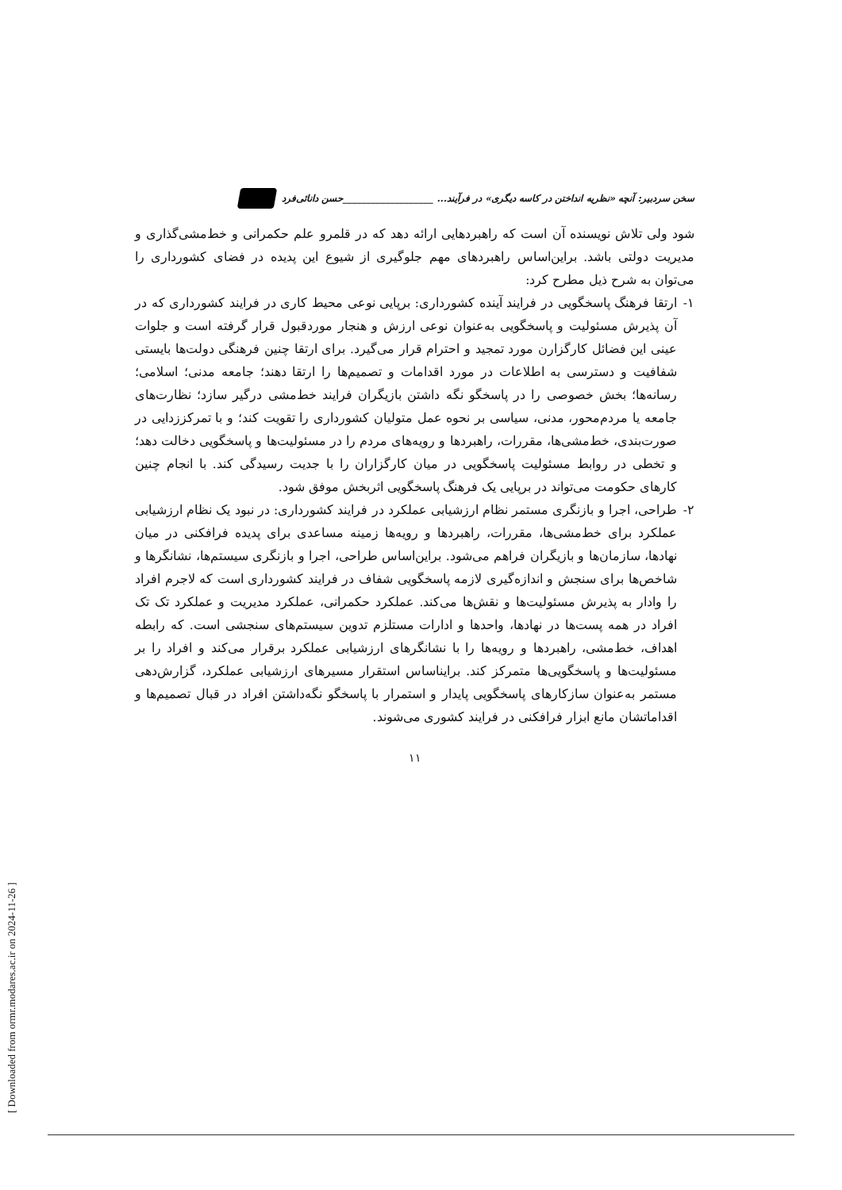[ Downloaded from ormr.modares.ac.ir on 2024-11-26 ]
سخن سردبیر: آنچه «نظریه انداختن در کاسه دیگری» در فرآیند... ___________________حسن دانائی‌فرد
شود ولی تلاش نویسنده آن است که راهبردهایی ارائه دهد که در قلمرو علم حکمرانی و خط‌مشی‌گذاری و مدیریت دولتی باشد. براین‌اساس راهبردهای مهم جلوگیری از شیوع این پدیده در فضای کشورداری را می‌توان به شرح ذیل مطرح کرد:
۱- ارتقا فرهنگ پاسخگویی در فرایند آینده کشورداری: برپایی نوعی محیط کاری در فرایند کشورداری که در آن پذیرش مسئولیت و پاسخگویی به‌عنوان نوعی ارزش و هنجار موردقبول قرار گرفته است و جلوات عینی این فضائل کارگزارن مورد تمجید و احترام قرار می‌گیرد. برای ارتقا چنین فرهنگی دولت‌ها بایستی شفافیت و دسترسی به اطلاعات در مورد اقدامات و تصمیم‌ها را ارتقا دهند؛ جامعه مدنی؛ اسلامی؛ رسانه‌ها؛ بخش خصوصی را در پاسخگو نگه داشتن بازیگران فرایند خط‌مشی درگیر سازد؛ نظارت‌های جامعه یا مردم‌محور، مدنی، سیاسی بر نحوه عمل متولیان کشورداری را تقویت کند؛ و با تمرکززدایی در صورت‌بندی، خط‌مشی‌ها، مقررات، راهبردها و رویه‌های مردم را در مسئولیت‌ها و پاسخگویی دخالت دهد؛ و تخطی در روابط مسئولیت پاسخگویی در میان کارگزاران را با جدیت رسیدگی کند. با انجام چنین کارهای حکومت می‌تواند در برپایی یک فرهنگ پاسخگویی اثربخش موفق شود.
۲- طراحی، اجرا و بازنگری مستمر نظام ارزشیابی عملکرد در فرایند کشورداری: در نبود یک نظام ارزشیابی عملکرد برای خط‌مشی‌ها، مقررات، راهبردها و رویه‌ها زمینه مساعدی برای پدیده فرافکنی در میان نهادها، سازمان‌ها و بازیگران فراهم می‌شود. براین‌اساس طراحی، اجرا و بازنگری سیستم‌ها، نشانگرها و شاخص‌ها برای سنجش و اندازه‌گیری لازمه پاسخگویی شفاف در فرایند کشورداری است که لاجرم افراد را وادار به پذیرش مسئولیت‌ها و نقش‌ها می‌کند. عملکرد حکمرانی، عملکرد مدیریت و عملکرد تک تک افراد در همه پست‌ها در نهادها، واحدها و ادارات مستلزم تدوین سیستم‌های سنجشی است. که رابطه اهداف، خط‌مشی، راهبردها و رویه‌ها را با نشانگرهای ارزشیابی عملکرد برقرار می‌کند و افراد را بر مسئولیت‌ها و پاسخگویی‌ها متمرکز کند. برایناساس استقرار مسیرهای ارزشیابی عملکرد، گزارش‌دهی مستمر به‌عنوان سازکارهای پاسخگویی پایدار و استمرار با پاسخگو نگه‌داشتن افراد در قبال تصمیم‌ها و اقداماتشان مانع ابزار فرافکنی در فرایند کشوری می‌شوند.
۱۱